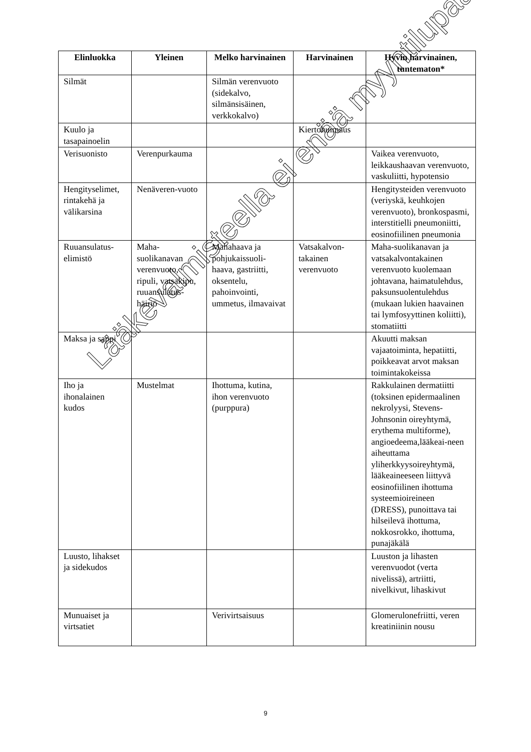| Elinluokka | Yleinen | Melko harvinainen | Harvinainen | Hyvin harvinainen, tuntematon* |
| --- | --- | --- | --- | --- |
| Silmät | | Silmän verenvuoto (sidekalvo, silmänsisäinen, verkkokalvo) | | |
| Kuulo ja tasapainoelin | | | Kiertohuimaus | |
| Verisuonisto | Verenpurkauma | | | Vaikea verenvuoto, leikkaushaavan verenvuoto, vaskuliitti, hypotensio |
| Hengityselimet, rintakehä ja välikarsina | Nenäveren-vuoto | | | Hengitysteiden verenvuoto (veriyskä, keuhkojen verenvuoto), bronkospasmi, interstitielli pneumoniitti, eosinofiilinen pneumonia |
| Ruuansulatus-elimistö | Maha-suolikanavan verenvuoto, ripuli, vatsakipu, ruuansulatus-häiriö | Mahahaava ja pohjukaissuoli-haava, gastriitti, oksentelu, pahoinvointi, ummetus, ilmavaivat | Vatsakalvon-takainen verenvuoto | Maha-suolikanavan ja vatsakalvontakainen verenvuoto kuolemaan johtavana, haimatulehdus, paksunsuolentulehdus (mukaan lukien haavainen tai lymfosyyttinen koliitti), stomatiitti |
| Maksa ja sappi | | | | Akuutti maksan vajaatoiminta, hepatiitti, poikkeavat arvot maksan toimintakokeissa |
| Iho ja ihonalainen kudos | Mustelmat | Ihottuma, kutina, ihon verenvuoto (purppura) | | Rakkulainen dermatiitti (toksinen epidermaalinen nekrolyysi, Stevens-Johnsonin oireyhtymä, erythema multiforme), angioedeema,lääkeai-neen aiheuttama yliherkkyysoireyhtymä, lääkeaineeseen liittyvä eosinofiilinen ihottuma systeemioireineen (DRESS), punoittava tai hilseilevä ihottuma, nokkosrokko, ihottuma, punajäkälä |
| Luusto, lihakset ja sidekudos | | | | Luuston ja lihasten verenvuodot (verta nivelissä), artriitti, nivelkivut, lihaskivut |
| Munuaiset ja virtsatiet | | Verivirtsaisuus | | Glomerulonefriitti, veren kreatiniinin nousu |
Lääkevalmisteella ei enää myyntilupaa
9